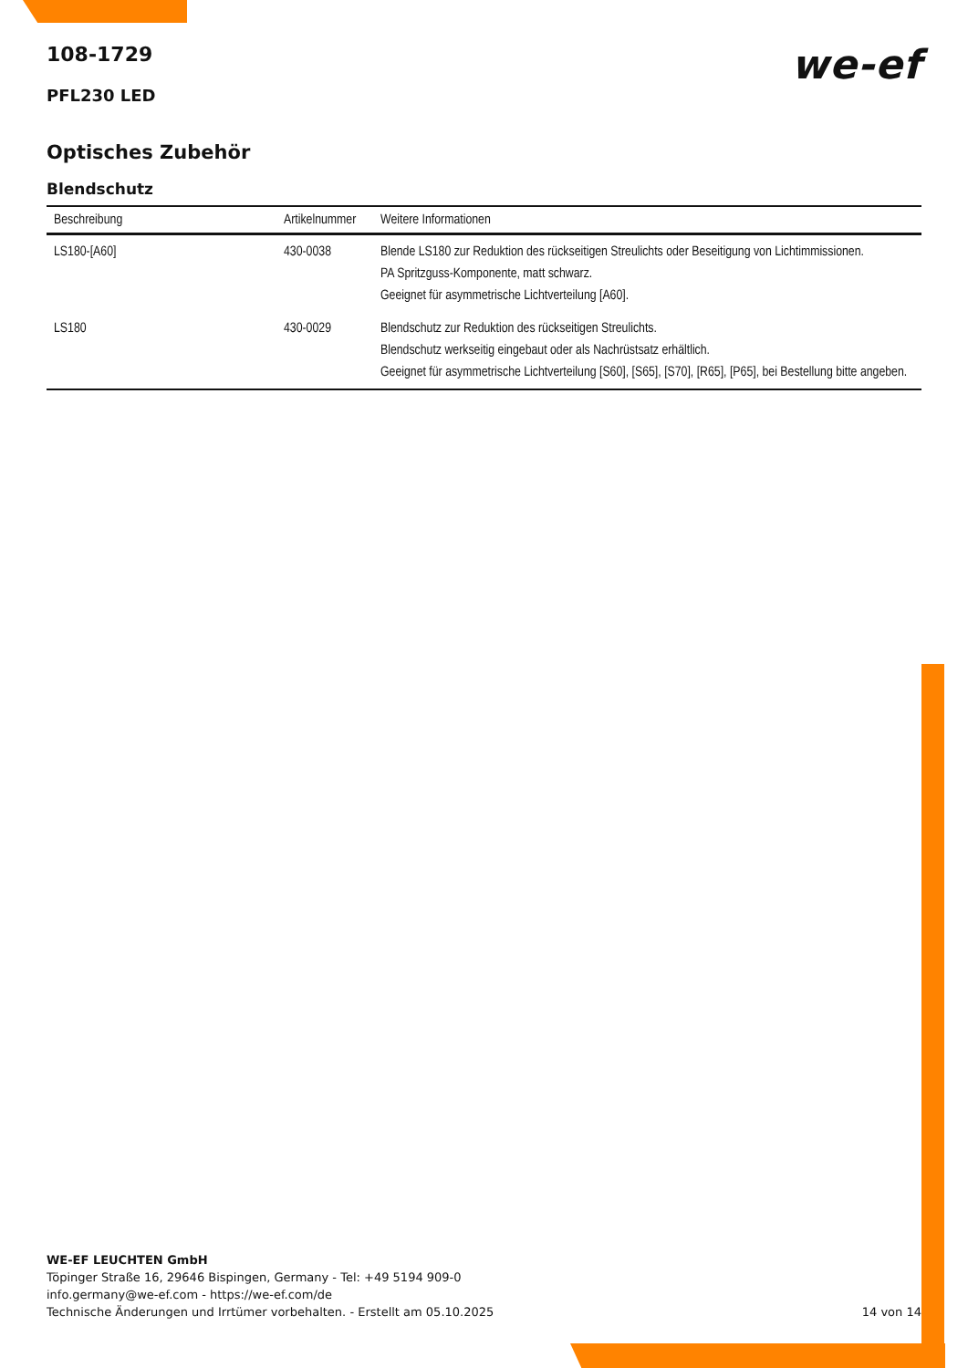we-ef
108-1729
PFL230 LED
Optisches Zubehör
Blendschutz
| Beschreibung | Artikelnummer | Weitere Informationen |
| --- | --- | --- |
| LS180-[A60] | 430-0038 | Blende LS180 zur Reduktion des rückseitigen Streulichts oder Beseitigung von Lichtimmissionen. PA Spritzguss-Komponente, matt schwarz. Geeignet für asymmetrische Lichtverteilung [A60]. |
| LS180 | 430-0029 | Blendschutz zur Reduktion des rückseitigen Streulichts. Blendschutz werkseitig eingebaut oder als Nachrüstsatz erhältlich. Geeignet für asymmetrische Lichtverteilung [S60], [S65], [S70], [R65], [P65], bei Bestellung bitte angeben. |
WE-EF LEUCHTEN GmbH
Töpinger Straße 16, 29646 Bispingen, Germany - Tel: +49 5194 909-0
info.germany@we-ef.com - https://we-ef.com/de
14 von 14 Technische Änderungen und Irrtümer vorbehalten. - Erstellt am 05.10.2025